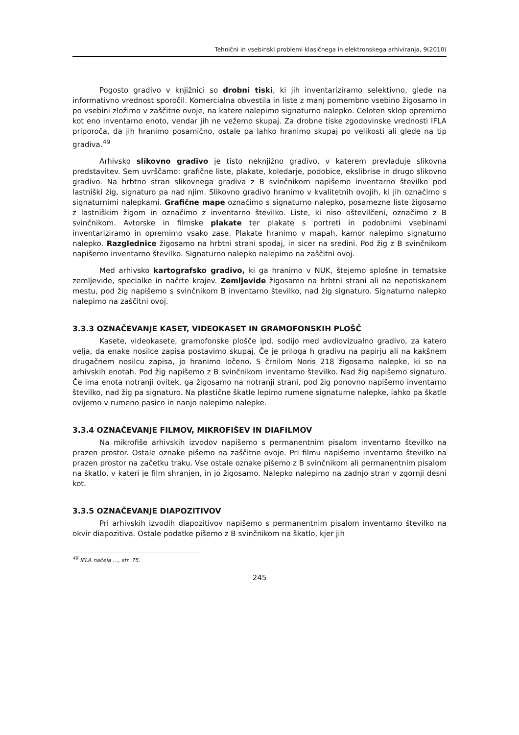Tehnični in vsebinski problemi klasičnega in elektronskega arhiviranja, 9(2010)
Pogosto gradivo v knjižnici so drobni tiski, ki jih inventariziramo selektivno, glede na informativno vrednost sporočil. Komercialna obvestila in liste z manj pomembno vsebino žigosamo in po vsebini zložimo v zaščitne ovoje, na katere nalepimo signaturno nalepko. Celoten sklop opremimo kot eno inventarno enoto, vendar jih ne vežemo skupaj. Za drobne tiske zgodovinske vrednosti IFLA priporoča, da jih hranimo posamično, ostale pa lahko hranimo skupaj po velikosti ali glede na tip gradiva.<sup>49</sup>
Arhivsko slikovno gradivo je tisto neknjižno gradivo, v katerem prevladuje slikovna predstavitev. Sem uvrščamo: grafične liste, plakate, koledarje, podobice, ekslibrise in drugo slikovno gradivo. Na hrbtno stran slikovnega gradiva z B svinčnikom napišemo inventarno številko pod lastniški žig, signaturo pa nad njim. Slikovno gradivo hranimo v kvalitetnih ovojih, ki jih označimo s signaturnimi nalepkami. Grafične mape označimo s signaturno nalepko, posamezne liste žigosamo z lastniškim žigom in označimo z inventarno številko. Liste, ki niso oštevilčeni, označimo z B svinčnikom. Avtorske in filmske plakate ter plakate s portreti in podobnimi vsebinami inventariziramo in opremimo vsako zase. Plakate hranimo v mapah, kamor nalepimo signaturno nalepko. Razglednice žigosamo na hrbtni strani spodaj, in sicer na sredini. Pod žig z B svinčnikom napišemo inventarno številko. Signaturno nalepko nalepimo na zaščitni ovoj.
Med arhivsko kartografsko gradivo, ki ga hranimo v NUK, štejemo splošne in tematske zemljevide, specialke in načrte krajev. Zemljevide žigosamo na hrbtni strani ali na nepotiskanem mestu, pod žig napišemo s svinčnikom B inventarno številko, nad žig signaturo. Signaturno nalepko nalepimo na zaščitni ovoj.
3.3.3 OZNAČEVANJE KASET, VIDEOKASET IN GRAMOFONSKIH PLOŠČ
Kasete, videokasete, gramofonske plošče ipd. sodijo med avdiovizualno gradivo, za katero velja, da enake nosilce zapisa postavimo skupaj. Če je priloga h gradivu na papirju ali na kakšnem drugačnem nosilcu zapisa, jo hranimo ločeno. S črnilom Noris 218 žigosamo nalepke, ki so na arhivskih enotah. Pod žig napišemo z B svinčnikom inventarno številko. Nad žig napišemo signaturo. Če ima enota notranji ovitek, ga žigosamo na notranji strani, pod žig ponovno napišemo inventarno številko, nad žig pa signaturo. Na plastične škatle lepimo rumene signaturne nalepke, lahko pa škatle ovijemo v rumeno pasico in nanjo nalepimo nalepke.
3.3.4 OZNAČEVANJE FILMOV, MIKROFIŠEV IN DIAFILMOV
Na mikrofiše arhivskih izvodov napišemo s permanentnim pisalom inventarno številko na prazen prostor. Ostale oznake pišemo na zaščitne ovoje. Pri filmu napišemo inventarno številko na prazen prostor na začetku traku. Vse ostale oznake pišemo z B svinčnikom ali permanentnim pisalom na škatlo, v kateri je film shranjen, in jo žigosamo. Nalepko nalepimo na zadnjo stran v zgornji desni kot.
3.3.5 OZNAČEVANJE DIAPOZITIVOV
Pri arhivskih izvodih diapozitivov napišemo s permanentnim pisalom inventarno številko na okvir diapozitiva. Ostale podatke pišemo z B svinčnikom na škatlo, kjer jih
<sup>49</sup> IFLA načela …, str. 75.
245